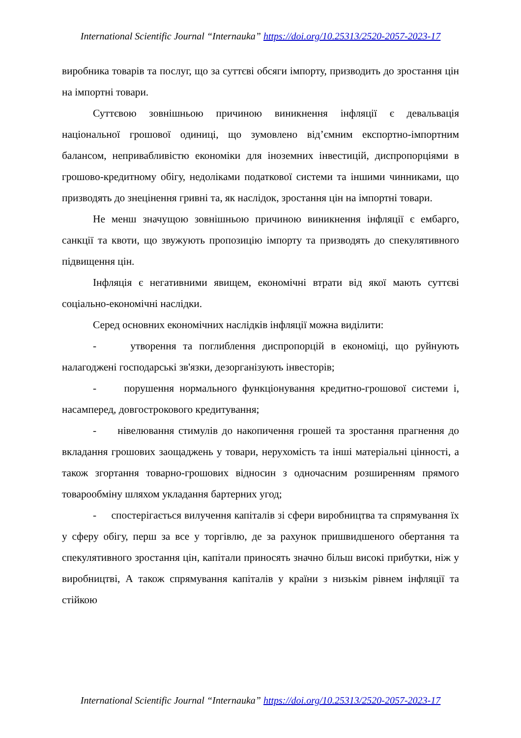International Scientific Journal “Internauka” https://doi.org/10.25313/2520-2057-2023-17
виробника товарів та послуг, що за суттєві обсяги імпорту, призводить до зростання цін на імпортні товари.
Суттєвою зовнішньою причиною виникнення інфляції є девальвація національної грошової одиниці, що зумовлено від’ємним експортно-імпортним балансом, непривабливістю економіки для іноземних інвестицій, диспропорціями в грошово-кредитному обігу, недоліками податкової системи та іншими чинниками, що призводять до знецінення гривні та, як наслідок, зростання цін на імпортні товари.
Не менш значущою зовнішньою причиною виникнення інфляції є ембарго, санкції та квоти, що звужують пропозицію імпорту та призводять до спекулятивного підвищення цін.
Інфляція є негативними явищем, економічні втрати від якої мають суттєві соціально-економічні наслідки.
Серед основних економічних наслідків інфляції можна виділити:
- утворення та поглиблення диспропорцій в економіці, що руйнують налагоджені господарські зв'язки, дезорганізують інвесторів;
- порушення нормального функціонування кредитно-грошової системи і, насамперед, довгострокового кредитування;
- нівелювання стимулів до накопичення грошей та зростання прагнення до вкладання грошових заощаджень у товари, нерухомість та інші матеріальні цінності, а також згортання товарно-грошових відносин з одночасним розширенням прямого товарообміну шляхом укладання бартерних угод;
- спостерігається вилучення капіталів зі сфери виробництва та спрямування їх у сферу обігу, перш за все у торгівлю, де за рахунок пришвидшеного обертання та спекулятивного зростання цін, капітали приносять значно більш високі прибутки, ніж у виробництві, А також спрямування капіталів у країни з низькім рівнем інфляції та стійкою
International Scientific Journal “Internauka” https://doi.org/10.25313/2520-2057-2023-17